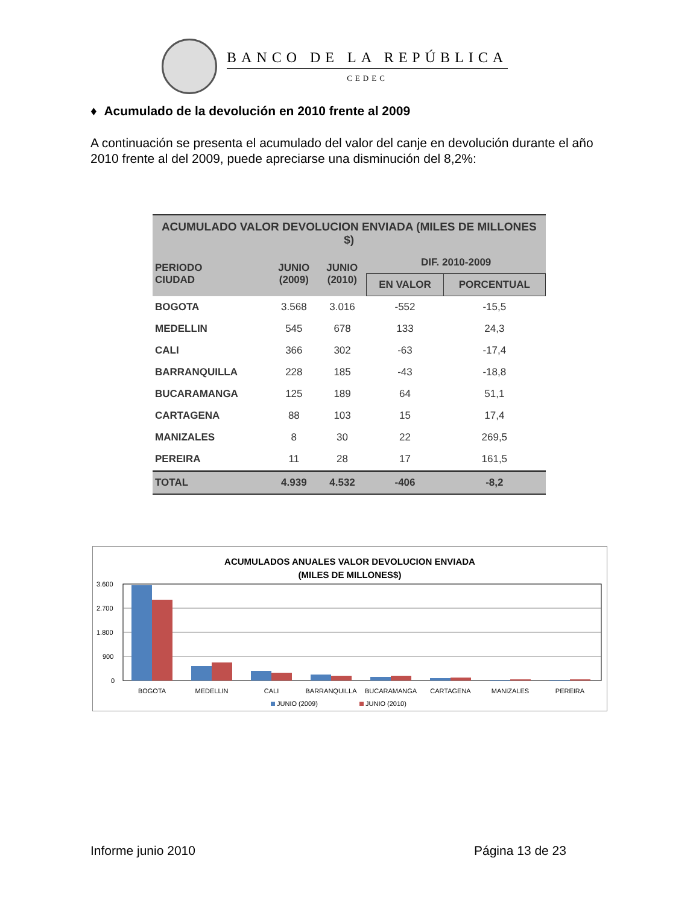BANCO DE LA REPÚBLICA
CEDEC
♦ Acumulado de la devolución en 2010 frente al 2009
A continuación se presenta el acumulado del valor del canje en devolución durante el año 2010 frente al del 2009, puede apreciarse una disminución del 8,2%:
| ACUMULADO VALOR DEVOLUCION ENVIADA (MILES DE MILLONES $) | | | | |
| --- | --- | --- | --- | --- |
| PERIODO CIUDAD | JUNIO (2009) | JUNIO (2010) | DIF. 2010-2009 | |
| | | | EN VALOR | PORCENTUAL |
| BOGOTA | 3.568 | 3.016 | -552 | -15,5 |
| MEDELLIN | 545 | 678 | 133 | 24,3 |
| CALI | 366 | 302 | -63 | -17,4 |
| BARRANQUILLA | 228 | 185 | -43 | -18,8 |
| BUCARAMANGA | 125 | 189 | 64 | 51,1 |
| CARTAGENA | 88 | 103 | 15 | 17,4 |
| MANIZALES | 8 | 30 | 22 | 269,5 |
| PEREIRA | 11 | 28 | 17 | 161,5 |
| TOTAL | 4.939 | 4.532 | -406 | -8,2 |
ACUMULADOS ANUALES VALOR DEVOLUCION ENVIADA
(MILES DE MILLONES$)
3.600
2.700
1.800
900
0
BOGOTA
MEDELLIN
CALI
BARRANQUILLA
BUCARAMANGA
CARTAGENA
MANIZALES
PEREIRA
JUNIO (2009)
JUNIO (2010)
Informe junio 2010 Página 13 de 23